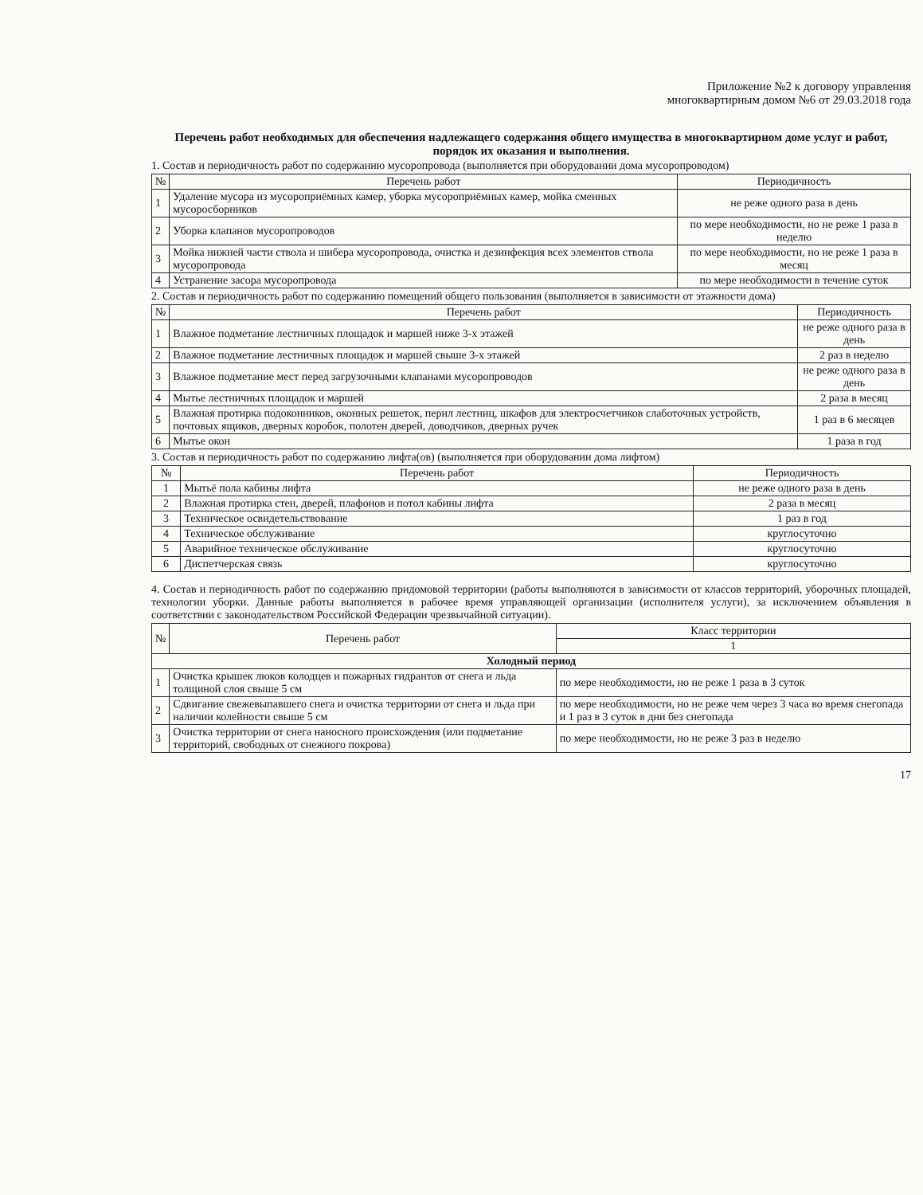Приложение №2 к договору управления
многоквартирным домом №6 от 29.03.2018 года
Перечень работ необходимых для обеспечения надлежащего содержания общего имущества в многоквартирном доме услуг и работ, порядок их оказания и выполнения.
1. Состав и периодичность работ по содержанию мусоропровода (выполняется при оборудовании дома мусоропроводом)
| № | Перечень работ | Периодичность |
| --- | --- | --- |
| 1 | Удаление мусора из мусороприёмных камер, уборка мусороприёмных камер, мойка сменных мусоросборников | не реже одного раза в день |
| 2 | Уборка клапанов мусоропроводов | по мере необходимости, но не реже 1 раза в неделю |
| 3 | Мойка нижней части ствола и шибера мусоропровода, очистка и дезинфекция всех элементов ствола мусоропровода | по мере необходимости, но не реже 1 раза в месяц |
| 4 | Устранение засора мусоропровода | по мере необходимости в течение суток |
2. Состав и периодичность работ по содержанию помещений общего пользования (выполняется в зависимости от этажности дома)
| № | Перечень работ | Периодичность |
| --- | --- | --- |
| 1 | Влажное подметание лестничных площадок и маршей ниже 3-х этажей | не реже одного раза в день |
| 2 | Влажное подметание лестничных площадок и маршей свыше 3-х этажей | 2 раз в неделю |
| 3 | Влажное подметание мест перед загрузочными клапанами мусоропроводов | не реже одного раза в день |
| 4 | Мытье лестничных площадок и маршей | 2 раза в месяц |
| 5 | Влажная протирка подоконников, оконных решеток, перил лестниц, шкафов для электросчетчиков слаботочных устройств, почтовых ящиков, дверных коробок, полотен дверей, доводчиков, дверных ручек | 1 раз в 6 месяцев |
| 6 | Мытье окон | 1 раза в год |
3. Состав и периодичность работ по содержанию лифта(ов) (выполняется при оборудовании дома лифтом)
| № | Перечень работ | Периодичность |
| --- | --- | --- |
| 1 | Мытьё пола кабины лифта | не реже одного раза в день |
| 2 | Влажная протирка стен, дверей, плафонов и потол кабины лифта | 2 раза в месяц |
| 3 | Техническое освидетельствование | 1 раз в год |
| 4 | Техническое обслуживание | круглосуточно |
| 5 | Аварийное техническое обслуживание | круглосуточно |
| 6 | Диспетчерская связь | круглосуточно |
4. Состав и периодичность работ по содержанию придомовой территории (работы выполняются в зависимости от классов территорий, уборочных площадей, технологии уборки. Данные работы выполняется в рабочее время управляющей организации (исполнителя услуги), за исключением объявления в соответствии с законодательством Российской Федерации чрезвычайной ситуации).
| № | Перечень работ | Класс территории |
| --- | --- | --- |
| | | 1 |
| Холодный период | | |
| 1 | Очистка крышек люков колодцев и пожарных гидрантов от снега и льда толщиной слоя свыше 5 см | по мере необходимости, но не реже 1 раза в 3 суток |
| 2 | Сдвигание свежевыпавшего снега и очистка территории от снега и льда при наличии колейности свыше 5 см | по мере необходимости, но не реже чем через 3 часа во время снегопада и 1 раз в 3 суток в дни без снегопада |
| 3 | Очистка территории от снега наносного происхождения (или подметание территорий, свободных от снежного покрова) | по мере необходимости, но не реже 3 раз в неделю |
17